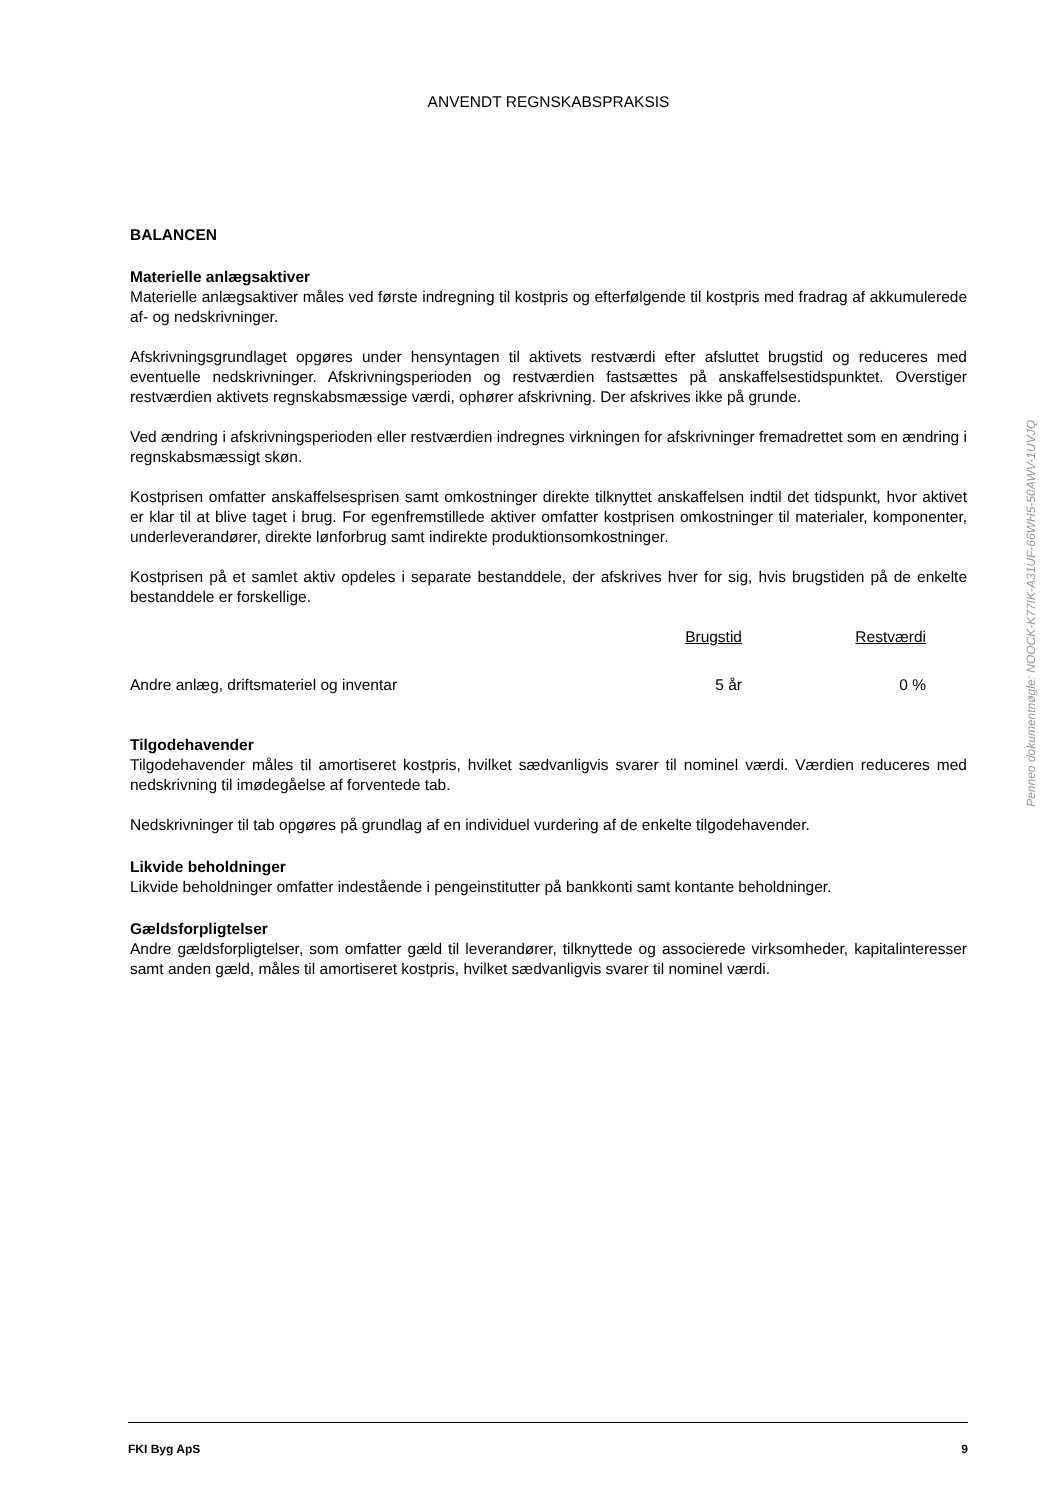ANVENDT REGNSKABSPRAKSIS
BALANCEN
Materielle anlægsaktiver
Materielle anlægsaktiver måles ved første indregning til kostpris og efterfølgende til kostpris med fradrag af akkumulerede af- og nedskrivninger.
Afskrivningsgrundlaget opgøres under hensyntagen til aktivets restværdi efter afsluttet brugstid og reduceres med eventuelle nedskrivninger. Afskrivningsperioden og restværdien fastsættes på anskaffelsestidspunktet. Overstiger restværdien aktivets regnskabsmæssige værdi, ophører afskrivning. Der afskrives ikke på grunde.
Ved ændring i afskrivningsperioden eller restværdien indregnes virkningen for afskrivninger fremadrettet som en ændring i regnskabsmæssigt skøn.
Kostprisen omfatter anskaffelsesprisen samt omkostninger direkte tilknyttet anskaffelsen indtil det tidspunkt, hvor aktivet er klar til at blive taget i brug. For egenfremstillede aktiver omfatter kostprisen omkostninger til materialer, komponenter, underleverandører, direkte lønforbrug samt indirekte produktionsomkostninger.
Kostprisen på et samlet aktiv opdeles i separate bestanddele, der afskrives hver for sig, hvis brugstiden på de enkelte bestanddele er forskellige.
| | Brugstid | Restværdi | |
| --- | --- | --- | --- |
| Andre anlæg, driftsmateriel og inventar | 5 år | 0 % | |
Tilgodehavender
Tilgodehavender måles til amortiseret kostpris, hvilket sædvanligvis svarer til nominel værdi. Værdien reduceres med nedskrivning til imødegåelse af forventede tab.
Nedskrivninger til tab opgøres på grundlag af en individuel vurdering af de enkelte tilgodehavender.
Likvide beholdninger
Likvide beholdninger omfatter indestående i pengeinstitutter på bankkonti samt kontante beholdninger.
Gældsforpligtelser
Andre gældsforpligtelser, som omfatter gæld til leverandører, tilknyttede og associerede virksomheder, kapitalinteresser samt anden gæld, måles til amortiseret kostpris, hvilket sædvanligvis svarer til nominel værdi.
Penneo dokumentnøgle: NOOCK-K77IK-A31UF-66WH5-50AWV-1UVJQ
FKI Byg ApS 9